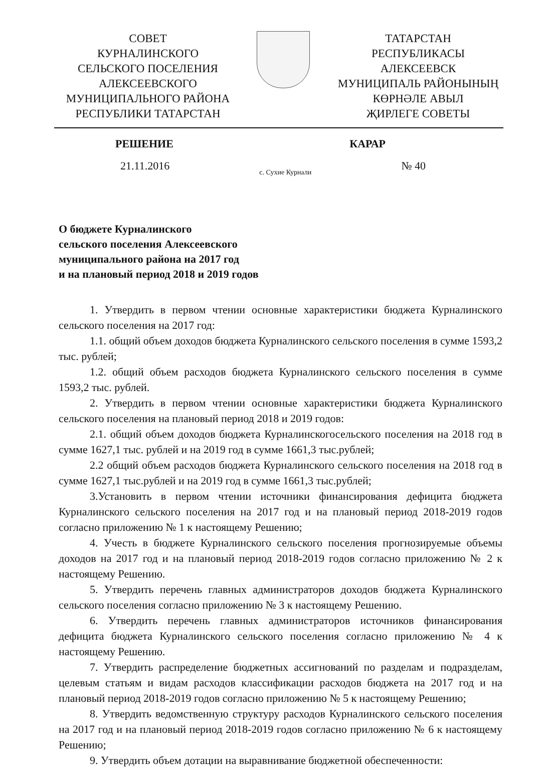СОВЕТ
КУРНАЛИНСКОГО
СЕЛЬСКОГО ПОСЕЛЕНИЯ
АЛЕКСЕЕВСКОГО
МУНИЦИПАЛЬНОГО РАЙОНА
РЕСПУБЛИКИ ТАТАРСТАН
ТАТАРСТАН
РЕСПУБЛИКАСЫ
АЛЕКСЕЕВСК
МУНИЦИПАЛЬ РАЙОНЫНЫҢ
КӨРНӘЛЕ АВЫЛ
ҖИРЛЕГЕ СОВЕТЫ
РЕШЕНИЕ КАРАР
21.11.2016 с. Сухие Курнали № 40
О бюджете Курналинского
сельского поселения Алексеевского
муниципального района на 2017 год
и на плановый период 2018 и 2019 годов
1. Утвердить в первом чтении основные характеристики бюджета Курналинского сельского поселения на 2017 год:
1.1. общий объем доходов бюджета Курналинского сельского поселения в сумме 1593,2 тыс. рублей;
1.2. общий объем расходов бюджета Курналинского сельского поселения в сумме 1593,2 тыс. рублей.
2. Утвердить в первом чтении основные характеристики бюджета Курналинского сельского поселения на плановый период 2018 и 2019 годов:
2.1. общий объем доходов бюджета Курналинскогосельского поселения на 2018 год в сумме 1627,1 тыс. рублей и на 2019 год в сумме 1661,3 тыс.рублей;
2.2 общий объем расходов бюджета Курналинского сельского поселения на 2018 год в сумме 1627,1 тыс.рублей и на 2019 год в сумме 1661,3 тыс.рублей;
3.Установить в первом чтении источники финансирования дефицита бюджета Курналинского сельского поселения на 2017 год и на плановый период 2018-2019 годов согласно приложению № 1 к настоящему Решению;
4. Учесть в бюджете Курналинского сельского поселения прогнозируемые объемы доходов на 2017 год и на плановый период 2018-2019 годов согласно приложению № 2 к настоящему Решению.
5. Утвердить перечень главных администраторов доходов бюджета Курналинского сельского поселения согласно приложению № 3 к настоящему Решению.
6. Утвердить перечень главных администраторов источников финансирования дефицита бюджета Курналинского сельского поселения согласно приложению № 4 к настоящему Решению.
7. Утвердить распределение бюджетных ассигнований по разделам и подразделам, целевым статьям и видам расходов классификации расходов бюджета на 2017 год и на плановый период 2018-2019 годов согласно приложению № 5 к настоящему Решению;
8. Утвердить ведомственную структуру расходов Курналинского сельского поселения на 2017 год и на плановый период 2018-2019 годов согласно приложению № 6 к настоящему Решению;
9. Утвердить объем дотации на выравнивание бюджетной обеспеченности: